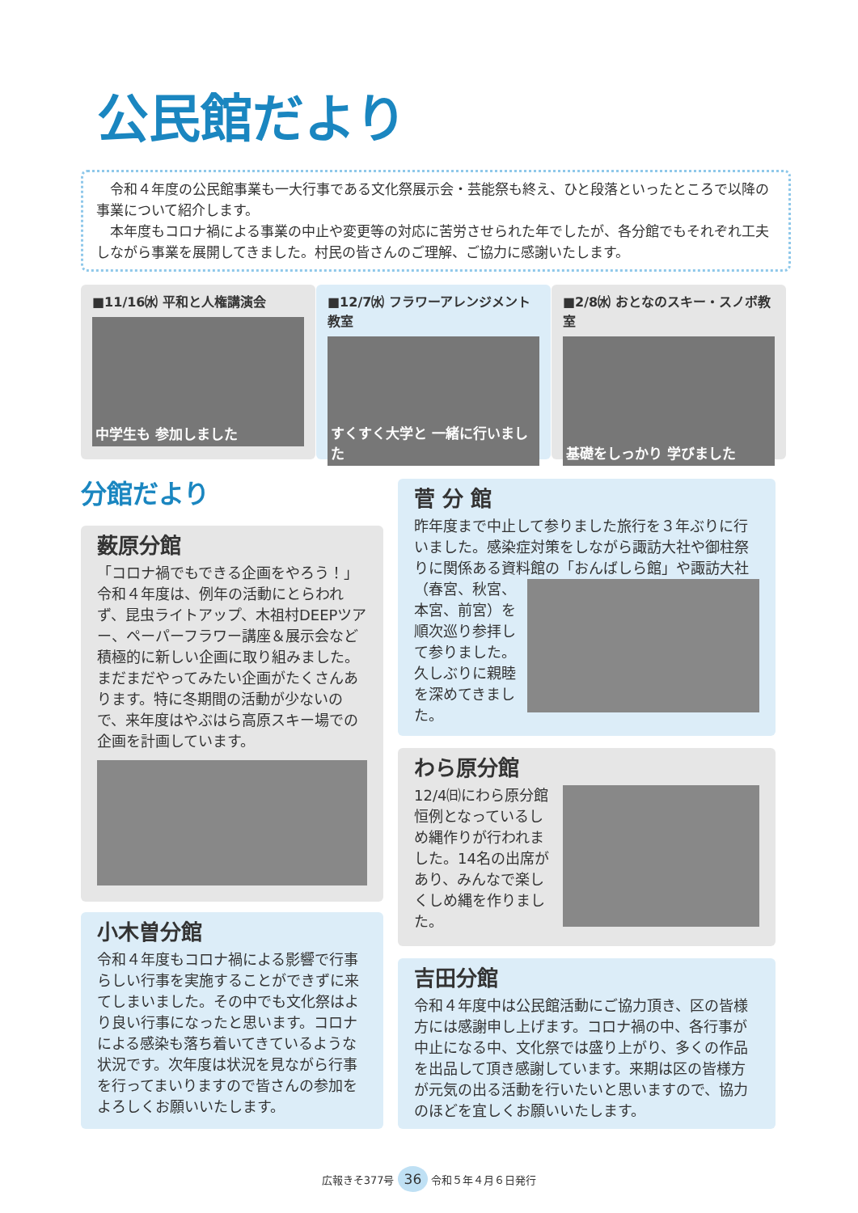公民館だより
令和４年度の公民館事業も一大行事である文化祭展示会・芸能祭も終え、ひと段落といったところで以降の事業について紹介します。
本年度もコロナ禍による事業の中止や変更等の対応に苦労させられた年でしたが、各分館でもそれぞれ工夫しながら事業を展開してきました。村民の皆さんのご理解、ご協力に感謝いたします。
■11/16㈬ 平和と人権講演会
中学生も 参加しました
■12/7㈬ フラワーアレンジメント教室
すくすく大学と 一緒に行いました
■2/8㈬ おとなのスキー・スノボ教室
基礎をしっかり 学びました
分館だより
薮原分館
「コロナ禍でもできる企画をやろう！」令和４年度は、例年の活動にとらわれず、昆虫ライトアップ、木祖村DEEPツアー、ペーパーフラワー講座＆展示会など積極的に新しい企画に取り組みました。まだまだやってみたい企画がたくさんあります。特に冬期間の活動が少ないので、来年度はやぶはら高原スキー場での企画を計画しています。
小木曽分館
令和４年度もコロナ禍による影響で行事らしい行事を実施することができずに来てしまいました。その中でも文化祭はより良い行事になったと思います。コロナによる感染も落ち着いてきているような状況です。次年度は状況を見ながら行事を行ってまいりますので皆さんの参加をよろしくお願いいたします。
菅 分 館
昨年度まで中止して参りました旅行を３年ぶりに行いました。感染症対策をしながら諏訪大社や御柱祭りに関係ある資料館の「おんばしら館」や諏訪大社
（春宮、秋宮、本宮、前宮）を順次巡り参拝して参りました。久しぶりに親睦を深めてきました。
わら原分館
12/4㈰にわら原分館恒例となっているしめ縄作りが行われました。14名の出席があり、みんなで楽しくしめ縄を作りました。
吉田分館
令和４年度中は公民館活動にご協力頂き、区の皆様方には感謝申し上げます。コロナ禍の中、各行事が中止になる中、文化祭では盛り上がり、多くの作品を出品して頂き感謝しています。来期は区の皆様方が元気の出る活動を行いたいと思いますので、協力のほどを宜しくお願いいたします。
広報きそ377号 36 令和５年４月６日発行